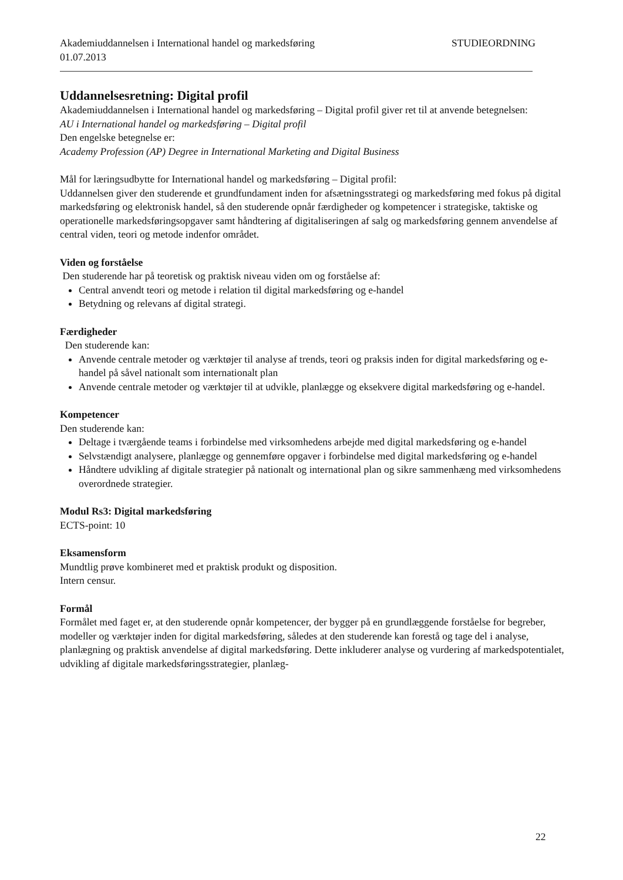Akademiuddannelsen i International handel og markedsføring STUDIEORDNING
01.07.2013
Uddannelsesretning: Digital profil
Akademiuddannelsen i International handel og markedsføring – Digital profil giver ret til at anvende betegnelsen:
AU i International handel og markedsføring – Digital profil
Den engelske betegnelse er:
Academy Profession (AP) Degree in International Marketing and Digital Business
Mål for læringsudbytte for International handel og markedsføring – Digital profil:
Uddannelsen giver den studerende et grundfundament inden for afsætningsstrategi og markedsføring med fokus på digital markedsføring og elektronisk handel, så den studerende opnår færdigheder og kompetencer i strategiske, taktiske og operationelle markedsføringsopgaver samt håndtering af digitaliseringen af salg og markedsføring gennem anvendelse af central viden, teori og metode indenfor området.
Viden og forståelse
Den studerende har på teoretisk og praktisk niveau viden om og forståelse af:
Central anvendt teori og metode i relation til digital markedsføring og e-handel
Betydning og relevans af digital strategi.
Færdigheder
Den studerende kan:
Anvende centrale metoder og værktøjer til analyse af trends, teori og praksis inden for digital markedsføring og e-handel på såvel nationalt som internationalt plan
Anvende centrale metoder og værktøjer til at udvikle, planlægge og eksekvere digital markedsføring og e-handel.
Kompetencer
Den studerende kan:
Deltage i tværgående teams i forbindelse med virksomhedens arbejde med digital markedsføring og e-handel
Selvstændigt analysere, planlægge og gennemføre opgaver i forbindelse med digital markedsføring og e-handel
Håndtere udvikling af digitale strategier på nationalt og international plan og sikre sammenhæng med virksomhedens overordnede strategier.
Modul Rs3: Digital markedsføring
ECTS-point: 10
Eksamensform
Mundtlig prøve kombineret med et praktisk produkt og disposition.
Intern censur.
Formål
Formålet med faget er, at den studerende opnår kompetencer, der bygger på en grundlæggende forståelse for begreber, modeller og værktøjer inden for digital markedsføring, således at den studerende kan forestå og tage del i analyse, planlægning og praktisk anvendelse af digital markedsføring. Dette inkluderer analyse og vurdering af markedspotentialet, udvikling af digitale markedsføringsstrategier, planlæg-
22